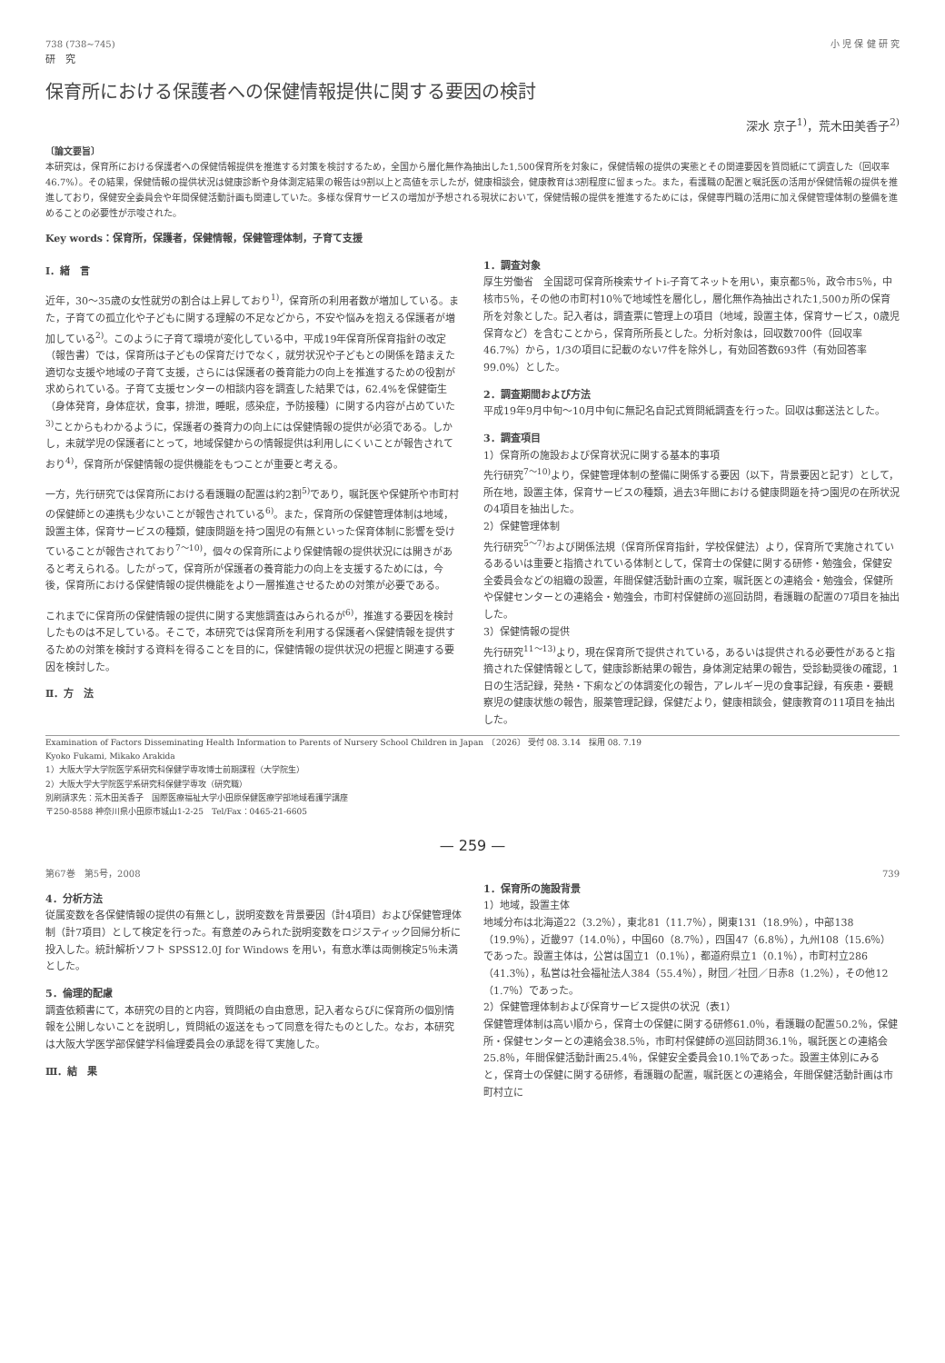738 (738~745) 小 児 保 健 研 究
研　究
保育所における保護者への保健情報提供に関する要因の検討
深水 京子<sup>1)</sup>，荒木田美香子<sup>2)</sup>
〔論文要旨〕
本研究は，保育所における保護者への保健情報提供を推進する対策を検討するため，全国から層化無作為抽出した1,500保育所を対象に，保健情報の提供の実態とその関連要因を質問紙にて調査した（回収率46.7%）。その結果，保健情報の提供状況は健康診断や身体測定結果の報告は9割以上と高値を示したが，健康相談会，健康教育は3割程度に留まった。また，看護職の配置と嘱託医の活用が保健情報の提供を推進しており，保健安全委員会や年間保健活動計画も関連していた。多様な保育サービスの増加が予想される現状において，保健情報の提供を推進するためには，保健専門職の活用に加え保健管理体制の整備を進めることの必要性が示唆された。
Key words：保育所，保護者，保健情報，保健管理体制，子育て支援
Ⅰ．緒　言
近年，30～35歳の女性就労の割合は上昇しており<sup>1)</sup>，保育所の利用者数が増加している。また，子育ての孤立化や子どもに関する理解の不足などから，不安や悩みを抱える保護者が増加している<sup>2)</sup>。このように子育て環境が変化している中，平成19年保育所保育指針の改定（報告書）では，保育所は子どもの保育だけでなく，就労状況や子どもとの関係を踏まえた適切な支援や地域の子育て支援，さらには保護者の養育能力の向上を推進するための役割が求められている。子育て支援センターの相談内容を調査した結果では，62.4%を保健衛生（身体発育，身体症状，食事，排泄，睡眠，感染症，予防接種）に関する内容が占めていた<sup>3)</sup>ことからもわかるように，保護者の養育力の向上には保健情報の提供が必須である。しかし，未就学児の保護者にとって，地域保健からの情報提供は利用しにくいことが報告されており<sup>4)</sup>，保育所が保健情報の提供機能をもつことが重要と考える。
一方，先行研究では保育所における看護職の配置は約2割<sup>5)</sup>であり，嘱託医や保健所や市町村の保健師との連携も少ないことが報告されている<sup>6)</sup>。また，保育所の保健管理体制は地域，設置主体，保育サービスの種類，健康問題を持つ園児の有無といった保育体制に影響を受けていることが報告されており<sup>7～10)</sup>，個々の保育所により保健情報の提供状況には開きがあると考えられる。したがって，保育所が保護者の養育能力の向上を支援するためには，今後，保育所における保健情報の提供機能をより一層推進させるための対策が必要である。
これまでに保育所の保健情報の提供に関する実態調査はみられるが<sup>6)</sup>，推進する要因を検討したものは不足している。そこで，本研究では保育所を利用する保護者へ保健情報を提供するための対策を検討する資料を得ることを目的に，保健情報の提供状況の把握と関連する要因を検討した。
Ⅱ．方　法
1．調査対象
厚生労働省　全国認可保育所検索サイトi-子育てネットを用い，東京都5％，政令市5％，中核市5％，その他の市町村10％で地域性を層化し，層化無作為抽出された1,500ヵ所の保育所を対象とした。記入者は，調査票に管理上の項目（地域，設置主体，保育サービス，0歳児保育など）を含むことから，保育所所長とした。分析対象は，回収数700件（回収率46.7%）から，1/3の項目に記載のない7件を除外し，有効回答数693件（有効回答率99.0%）とした。
2．調査期間および方法
平成19年9月中旬～10月中旬に無記名自記式質問紙調査を行った。回収は郵送法とした。
3．調査項目
1）保育所の施設および保育状況に関する基本的事項
先行研究<sup>7～10)</sup>より，保健管理体制の整備に関係する要因（以下，背景要因と記す）として，所在地，設置主体，保育サービスの種類，過去3年間における健康問題を持つ園児の在所状況の4項目を抽出した。
2）保健管理体制
先行研究<sup>5～7)</sup>および関係法規（保育所保育指針，学校保健法）より，保育所で実施されているあるいは重要と指摘されている体制として，保育士の保健に関する研修・勉強会，保健安全委員会などの組織の設置，年間保健活動計画の立案，嘱託医との連絡会・勉強会，保健所や保健センターとの連絡会・勉強会，市町村保健師の巡回訪問，看護職の配置の7項目を抽出した。
3）保健情報の提供
先行研究<sup>11～13)</sup>より，現在保育所で提供されている，あるいは提供される必要性があると指摘された保健情報として，健康診断結果の報告，身体測定結果の報告，受診勧奨後の確認，1日の生活記録，発熱・下痢などの体調変化の報告，アレルギー児の食事記録，有疾患・要観察児の健康状態の報告，服薬管理記録，保健だより，健康相談会，健康教育の11項目を抽出した。
Examination of Factors Disseminating Health Information to Parents of Nursery School Children in Japan　〔2026〕 受付 08. 3.14　採用 08. 7.19
Kyoko Fukami, Mikako Arakida
1）大阪大学大学院医学系研究科保健学専攻博士前期課程（大学院生）
2）大阪大学大学院医学系研究科保健学専攻（研究職）
別刷請求先：荒木田美香子　国際医療福祉大学小田原保健医療学部地域看護学講座
〒250-8588 神奈川県小田原市城山1-2-25　Tel/Fax：0465-21-6605
— 259 —
第67巻　第5号，2008 739
4．分析方法
従属変数を各保健情報の提供の有無とし，説明変数を背景要因（計4項目）および保健管理体制（計7項目）として検定を行った。有意差のみられた説明変数をロジスティック回帰分析に投入した。統計解析ソフト SPSS12.0J for Windows を用い，有意水準は両側検定5％未満とした。
5．倫理的配慮
調査依頼書にて，本研究の目的と内容，質問紙の自由意思，記入者ならびに保育所の個別情報を公開しないことを説明し，質問紙の返送をもって同意を得たものとした。なお，本研究は大阪大学医学部保健学科倫理委員会の承認を得て実施した。
Ⅲ．結　果
1．保育所の施設背景
1）地域，設置主体
地域分布は北海道22（3.2％），東北81（11.7％），関東131（18.9％），中部138（19.9％），近畿97（14.0％），中国60（8.7％），四国47（6.8％），九州108（15.6％）であった。設置主体は，公営は国立1（0.1％），都道府県立1（0.1％），市町村立286（41.3％），私営は社会福祉法人384（55.4％），財団／社団／日赤8（1.2％），その他12（1.7％）であった。
2）保健管理体制および保育サービス提供の状況（表1）
保健管理体制は高い順から，保育士の保健に関する研修61.0％，看護職の配置50.2％，保健所・保健センターとの連絡会38.5％，市町村保健師の巡回訪問36.1％，嘱託医との連絡会25.8％，年間保健活動計画25.4％，保健安全委員会10.1％であった。設置主体別にみると，保育士の保健に関する研修，看護職の配置，嘱託医との連絡会，年間保健活動計画は市町村立に